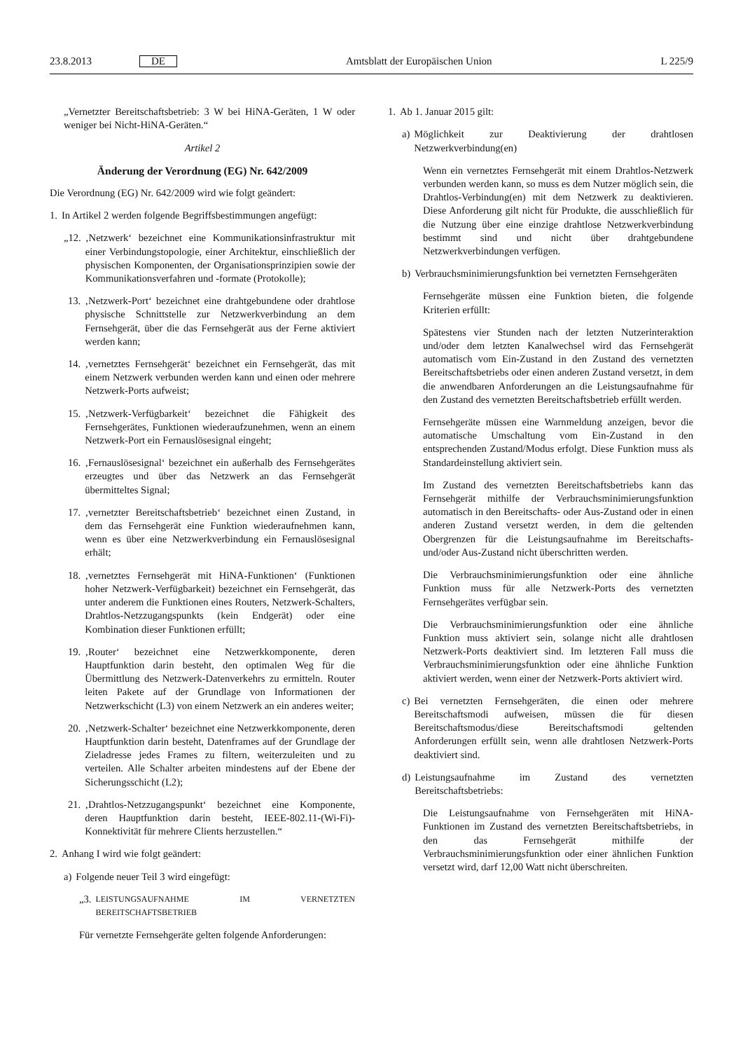23.8.2013 DE Amtsblatt der Europäischen Union L 225/9
„Vernetzter Bereitschaftsbetrieb: 3 W bei HiNA-Geräten, 1 W oder weniger bei Nicht-HiNA-Geräten.“
Artikel 2
Änderung der Verordnung (EG) Nr. 642/2009
Die Verordnung (EG) Nr. 642/2009 wird wie folgt geändert:
1. In Artikel 2 werden folgende Begriffsbestimmungen angefügt:
„12. ‚Netzwerk‘ bezeichnet eine Kommunikationsinfrastruktur mit einer Verbindungstopologie, einer Architektur, einschließlich der physischen Komponenten, der Organisationsprinzipien sowie der Kommunikationsverfahren und -formate (Protokolle);
13. ‚Netzwerk-Port‘ bezeichnet eine drahtgebundene oder drahtlose physische Schnittstelle zur Netzwerkverbindung an dem Fernsehgerät, über die das Fernsehgerät aus der Ferne aktiviert werden kann;
14. ‚vernetztes Fernsehgerät‘ bezeichnet ein Fernsehgerät, das mit einem Netzwerk verbunden werden kann und einen oder mehrere Netzwerk-Ports aufweist;
15. ‚Netzwerk-Verfügbarkeit‘ bezeichnet die Fähigkeit des Fernsehgerätes, Funktionen wiederaufzunehmen, wenn an einem Netzwerk-Port ein Fernauslösesignal eingeht;
16. ‚Fernauslösesignal‘ bezeichnet ein außerhalb des Fernsehgerätes erzeugtes und über das Netzwerk an das Fernsehgerät übermitteltes Signal;
17. ‚vernetzter Bereitschaftsbetrieb‘ bezeichnet einen Zustand, in dem das Fernsehgerät eine Funktion wiederaufnehmen kann, wenn es über eine Netzwerkverbindung ein Fernauslösesignal erhält;
18. ‚vernetztes Fernsehgerät mit HiNA-Funktionen‘ (Funktionen hoher Netzwerk-Verfügbarkeit) bezeichnet ein Fernsehgerät, das unter anderem die Funktionen eines Routers, Netzwerk-Schalters, Drahtlos-Netzzugangspunkts (kein Endgerät) oder eine Kombination dieser Funktionen erfüllt;
19. ‚Router‘ bezeichnet eine Netzwerkkomponente, deren Hauptfunktion darin besteht, den optimalen Weg für die Übermittlung des Netzwerk-Datenverkehrs zu ermitteln. Router leiten Pakete auf der Grundlage von Informationen der Netzwerkschicht (L3) von einem Netzwerk an ein anderes weiter;
20. ‚Netzwerk-Schalter‘ bezeichnet eine Netzwerkkomponente, deren Hauptfunktion darin besteht, Datenframes auf der Grundlage der Zieladresse jedes Frames zu filtern, weiterzuleiten und zu verteilen. Alle Schalter arbeiten mindestens auf der Ebene der Sicherungsschicht (L2);
21. ‚Drahtlos-Netzzugangspunkt‘ bezeichnet eine Komponente, deren Hauptfunktion darin besteht, IEEE-802.11-(Wi-Fi)-Konnektivität für mehrere Clients herzustellen.“
2. Anhang I wird wie folgt geändert:
a) Folgende neuer Teil 3 wird eingefügt:
„3. LEISTUNGSAUFNAHME IM VERNETZTEN BEREITSCHAFTSBETRIEB
Für vernetzte Fernsehgeräte gelten folgende Anforderungen:
1. Ab 1. Januar 2015 gilt:
a) Möglichkeit zur Deaktivierung der drahtlosen Netzwerkverbindung(en)
Wenn ein vernetztes Fernsehgerät mit einem Drahtlos-Netzwerk verbunden werden kann, so muss es dem Nutzer möglich sein, die Drahtlos-Verbindung(en) mit dem Netzwerk zu deaktivieren. Diese Anforderung gilt nicht für Produkte, die ausschließlich für die Nutzung über eine einzige drahtlose Netzwerkverbindung bestimmt sind und nicht über drahtgebundene Netzwerkverbindungen verfügen.
b) Verbrauchsminimierungsfunktion bei vernetzten Fernsehgeräten
Fernsehgeräte müssen eine Funktion bieten, die folgende Kriterien erfüllt:
Spätestens vier Stunden nach der letzten Nutzerinteraktion und/oder dem letzten Kanalwechsel wird das Fernsehgerät automatisch vom Ein-Zustand in den Zustand des vernetzten Bereitschaftsbetriebs oder einen anderen Zustand versetzt, in dem die anwendbaren Anforderungen an die Leistungsaufnahme für den Zustand des vernetzten Bereitschaftsbetrieb erfüllt werden.
Fernsehgeräte müssen eine Warnmeldung anzeigen, bevor die automatische Umschaltung vom Ein-Zustand in den entsprechenden Zustand/Modus erfolgt. Diese Funktion muss als Standardeinstellung aktiviert sein.
Im Zustand des vernetzten Bereitschaftsbetriebs kann das Fernsehgerät mithilfe der Verbrauchsminimierungsfunktion automatisch in den Bereitschafts- oder Aus-Zustand oder in einen anderen Zustand versetzt werden, in dem die geltenden Obergrenzen für die Leistungsaufnahme im Bereitschafts- und/oder Aus-Zustand nicht überschritten werden.
Die Verbrauchsminimierungsfunktion oder eine ähnliche Funktion muss für alle Netzwerk-Ports des vernetzten Fernsehgerätes verfügbar sein.
Die Verbrauchsminimierungsfunktion oder eine ähnliche Funktion muss aktiviert sein, solange nicht alle drahtlosen Netzwerk-Ports deaktiviert sind. Im letzteren Fall muss die Verbrauchsminimierungsfunktion oder eine ähnliche Funktion aktiviert werden, wenn einer der Netzwerk-Ports aktiviert wird.
c) Bei vernetzten Fernsehgeräten, die einen oder mehrere Bereitschaftsmodi aufweisen, müssen die für diesen Bereitschaftsmodus/diese Bereitschaftsmodi geltenden Anforderungen erfüllt sein, wenn alle drahtlosen Netzwerk-Ports deaktiviert sind.
d) Leistungsaufnahme im Zustand des vernetzten Bereitschaftsbetriebs:
Die Leistungsaufnahme von Fernsehgeräten mit HiNA-Funktionen im Zustand des vernetzten Bereitschaftsbetriebs, in den das Fernsehgerät mithilfe der Verbrauchsminimierungsfunktion oder einer ähnlichen Funktion versetzt wird, darf 12,00 Watt nicht überschreiten.